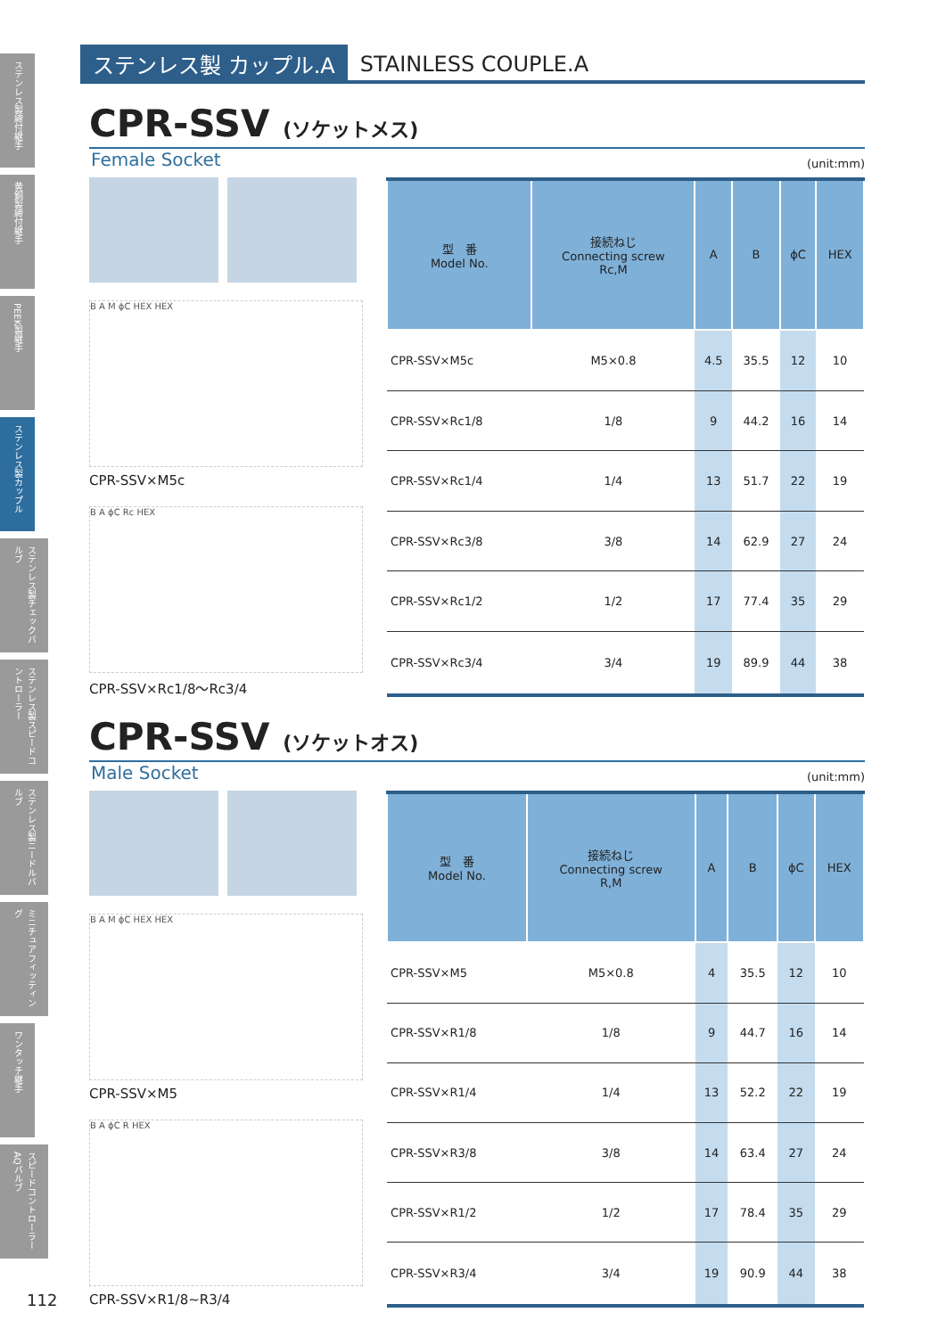ステンレス製締付継手
黄銅製締付継手
PEEK製継手
ステンレス製カップル
ステンレス製チェックバルブ
ステンレス製スピードコントローラー
ステンレス製ニードルバルブ
ミニチュアフィッティング
ワンタッチ継手
スピードコントローラーAQバルブ
ステンレス製 カップル.A
STAINLESS COUPLE.A
CPR-SSV (ソケットメス)
Female Socket (unit:mm)
B A M ϕC HEX HEX
CPR-SSV×M5c
B A ϕC Rc HEX
CPR-SSV×Rc1/8～Rc3/4
| 型 番 Model No. | 接続ねじ Connecting screw Rc,M | A | B | ϕC | HEX |
| --- | --- | --- | --- | --- | --- |
| CPR-SSV×M5c | M5×0.8 | 4.5 | 35.5 | 12 | 10 |
| CPR-SSV×Rc1/8 | 1/8 | 9 | 44.2 | 16 | 14 |
| CPR-SSV×Rc1/4 | 1/4 | 13 | 51.7 | 22 | 19 |
| CPR-SSV×Rc3/8 | 3/8 | 14 | 62.9 | 27 | 24 |
| CPR-SSV×Rc1/2 | 1/2 | 17 | 77.4 | 35 | 29 |
| CPR-SSV×Rc3/4 | 3/4 | 19 | 89.9 | 44 | 38 |
CPR-SSV (ソケットオス)
Male Socket (unit:mm)
B A M ϕC HEX HEX
CPR-SSV×M5
B A ϕC R HEX
CPR-SSV×R1/8~R3/4
| 型 番 Model No. | 接続ねじ Connecting screw R,M | A | B | ϕC | HEX |
| --- | --- | --- | --- | --- | --- |
| CPR-SSV×M5 | M5×0.8 | 4 | 35.5 | 12 | 10 |
| CPR-SSV×R1/8 | 1/8 | 9 | 44.7 | 16 | 14 |
| CPR-SSV×R1/4 | 1/4 | 13 | 52.2 | 22 | 19 |
| CPR-SSV×R3/8 | 3/8 | 14 | 63.4 | 27 | 24 |
| CPR-SSV×R1/2 | 1/2 | 17 | 78.4 | 35 | 29 |
| CPR-SSV×R3/4 | 3/4 | 19 | 90.9 | 44 | 38 |
112